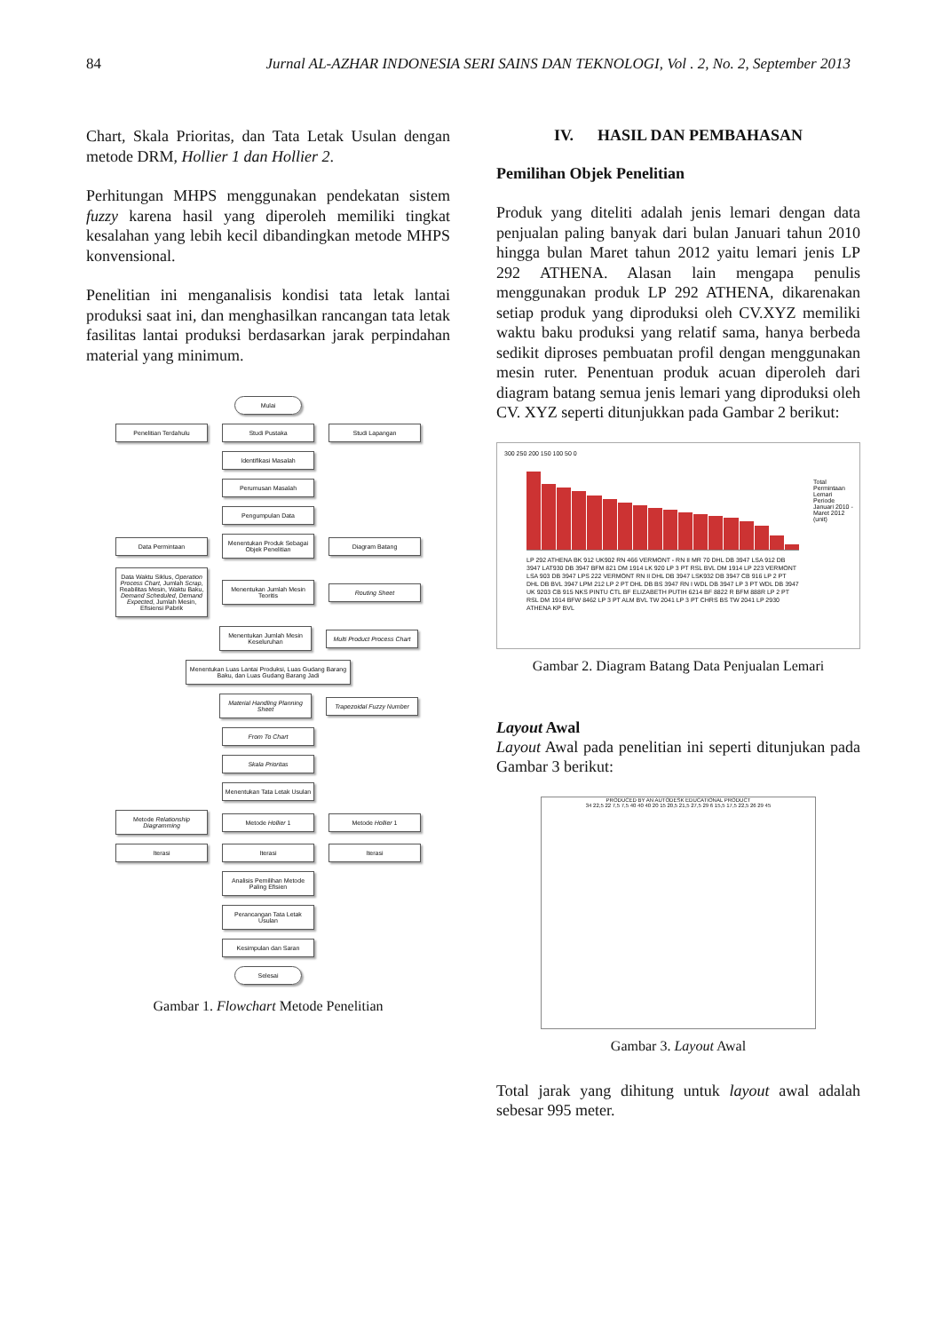84 Jurnal AL-AZHAR INDONESIA SERI SAINS DAN TEKNOLOGI, Vol . 2, No. 2, September 2013
Chart, Skala Prioritas, dan Tata Letak Usulan dengan metode DRM, Hollier 1 dan Hollier 2.
Perhitungan MHPS menggunakan pendekatan sistem fuzzy karena hasil yang diperoleh memiliki tingkat kesalahan yang lebih kecil dibandingkan metode MHPS konvensional.
Penelitian ini menganalisis kondisi tata letak lantai produksi saat ini, dan menghasilkan rancangan tata letak fasilitas lantai produksi berdasarkan jarak perpindahan material yang minimum.
Mulai
Penelitian Terdahulu Studi Pustaka Studi Lapangan
Identifikasi Masalah
Perumusan Masalah
Pengumpulan Data
Data Permintaan
Menentukan Produk Sebagai Objek Penelitian
Diagram Batang
Data Waktu Siklus, Operation Process Chart, Jumlah Scrap, Reabilitas Mesin, Waktu Baku, Demand Scheduled, Demand Expected, Jumlah Mesin, Efisiensi Pabrik
Menentukan Jumlah Mesin Teoritis
Routing Sheet
Menentukan Jumlah Mesin Keseluruhan
Multi Product Process Chart
Menentukan Luas Lantai Produksi, Luas Gudang Barang Baku, dan Luas Gudang Barang Jadi
Material Handling Planning Sheet
Trapezoidal Fuzzy Number
From To Chart
Skala Prioritas
Menentukan Tata Letak Usulan
Metode Relationship Diagramming
Metode Hollier 1 Metode Hollier 1
Iterasi Iterasi Iterasi
Analisis Pemilihan Metode Paling Efisien
Perancangan Tata Letak Usulan
Kesimpulan dan Saran
Selesai
Gambar 1. Flowchart Metode Penelitian
IV. HASIL DAN PEMBAHASAN
Pemilihan Objek Penelitian
Produk yang diteliti adalah jenis lemari dengan data penjualan paling banyak dari bulan Januari tahun 2010 hingga bulan Maret tahun 2012 yaitu lemari jenis LP 292 ATHENA. Alasan lain mengapa penulis menggunakan produk LP 292 ATHENA, dikarenakan setiap produk yang diproduksi oleh CV.XYZ memiliki waktu baku produksi yang relatif sama, hanya berbeda sedikit diproses pembuatan profil dengan menggunakan mesin ruter. Penentuan produk acuan diperoleh dari diagram batang semua jenis lemari yang diproduksi oleh CV. XYZ seperti ditunjukkan pada Gambar 2 berikut:
300 250 200 150 100 50 0
Total Permintaan Lemari Periode Januari 2010 - Maret 2012 (unit)
LP 292 ATHENA BK 912 UK902 RN 466 VERMONT - RN II MR 70 DHL DB 3947 LSA 912 DB 3947 LAT930 DB 3947 BFM 821 DM 1914 LK 920 LP 3 PT RSL BVL DM 1914 LP 223 VERMONT LSA 903 DB 3947 LPS 222 VERMONT RN II DHL DB 3947 LSK932 DB 3947 CB 916 LP 2 PT DHL DB BVL 3947 LPM 212 LP 2 PT DHL DB BS 3947 RN I WDL DB 3947 LP 3 PT WDL DB 3947 UK 9203 CB 915 NKS PINTU CTL BF ELIZABETH PUTIH 6214 BF 8822 R BFM 888R LP 2 PT RSL DM 1914 BFW 8462 LP 3 PT ALM BVL TW 2041 LP 3 PT CHRS BS TW 2041 LP 2930 ATHENA KP BVL
Gambar 2. Diagram Batang Data Penjualan Lemari
Layout Awal
Layout Awal pada penelitian ini seperti ditunjukan pada Gambar 3 berikut:
PRODUCED BY AN AUTODESK EDUCATIONAL PRODUCT
34 22,5 22 7,5 7,5 40 40 40 20 15 20,5 21,5 27,5 29 6 15,5 17,5 22,5 26 29 45
Gambar 3. Layout Awal
Total jarak yang dihitung untuk layout awal adalah sebesar 995 meter.